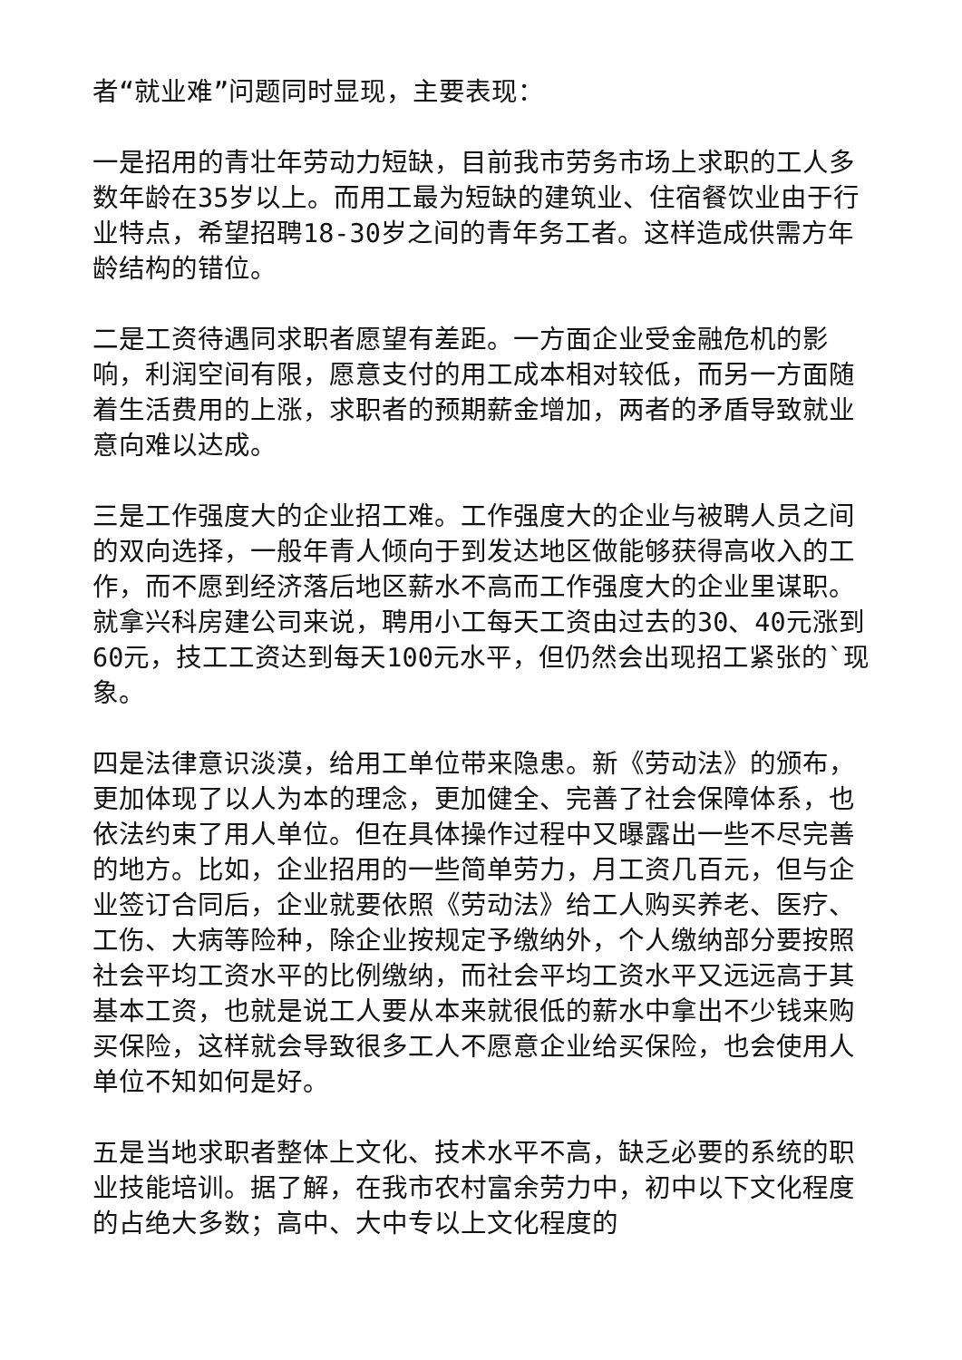者“就业难”问题同时显现，主要表现：
一是招用的青壮年劳动力短缺，目前我市劳务市场上求职的工人多数年龄在35岁以上。而用工最为短缺的建筑业、住宿餐饮业由于行业特点，希望招聘18-30岁之间的青年务工者。这样造成供需方年龄结构的错位。
二是工资待遇同求职者愿望有差距。一方面企业受金融危机的影响，利润空间有限，愿意支付的用工成本相对较低，而另一方面随着生活费用的上涨，求职者的预期薪金增加，两者的矛盾导致就业意向难以达成。
三是工作强度大的企业招工难。工作强度大的企业与被聘人员之间的双向选择，一般年青人倾向于到发达地区做能够获得高收入的工作，而不愿到经济落后地区薪水不高而工作强度大的企业里谋职。就拿兴科房建公司来说，聘用小工每天工资由过去的30、40元涨到60元，技工工资达到每天100元水平，但仍然会出现招工紧张的`现象。
四是法律意识淡漠，给用工单位带来隐患。新《劳动法》的颁布，更加体现了以人为本的理念，更加健全、完善了社会保障体系，也依法约束了用人单位。但在具体操作过程中又曝露出一些不尽完善的地方。比如，企业招用的一些简单劳力，月工资几百元，但与企业签订合同后，企业就要依照《劳动法》给工人购买养老、医疗、工伤、大病等险种，除企业按规定予缴纳外，个人缴纳部分要按照社会平均工资水平的比例缴纳，而社会平均工资水平又远远高于其基本工资，也就是说工人要从本来就很低的薪水中拿出不少钱来购买保险，这样就会导致很多工人不愿意企业给买保险，也会使用人单位不知如何是好。
五是当地求职者整体上文化、技术水平不高，缺乏必要的系统的职业技能培训。据了解，在我市农村富余劳力中，初中以下文化程度的占绝大多数；高中、大中专以上文化程度的